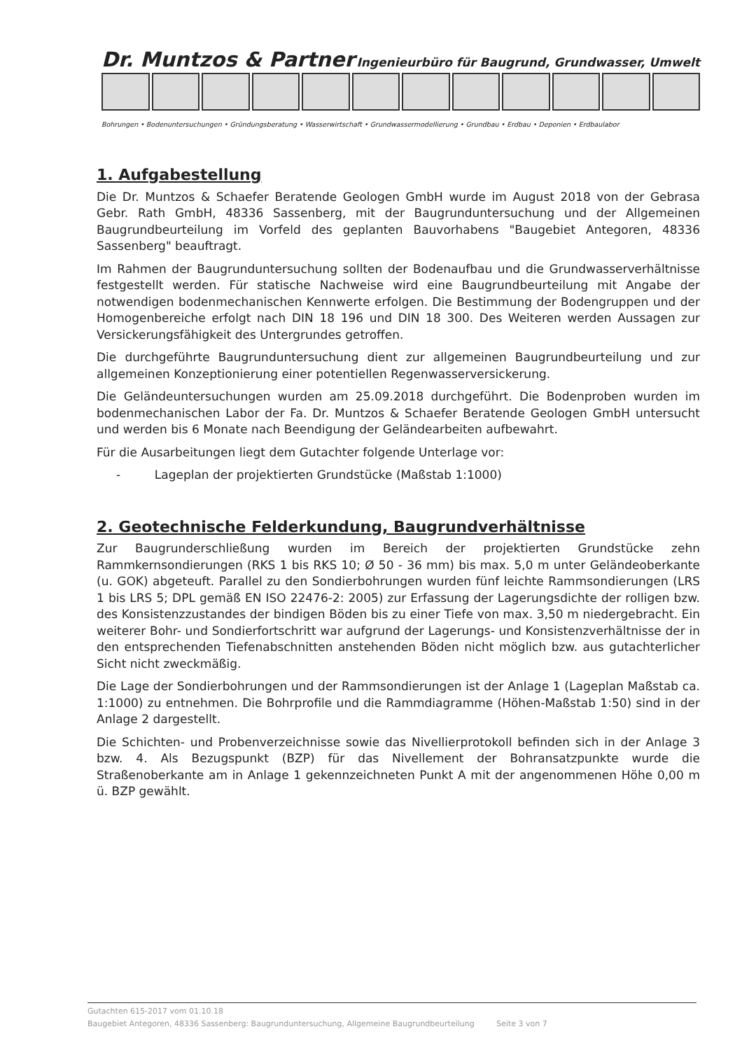Dr. Muntzos & Partner Ingenieurbüro für Baugrund, Grundwasser, Umwelt
Bohrungen • Bodenuntersuchungen • Gründungsberatung • Wasserwirtschaft • Grundwassermodellierung • Grundbau • Erdbau • Deponien • Erdbaulabor
1. Aufgabestellung
Die Dr. Muntzos & Schaefer Beratende Geologen GmbH wurde im August 2018 von der Gebrasa Gebr. Rath GmbH, 48336 Sassenberg, mit der Baugrunduntersuchung und der Allgemeinen Baugrundbeurteilung im Vorfeld des geplanten Bauvorhabens "Baugebiet Antegoren, 48336 Sassenberg" beauftragt.
Im Rahmen der Baugrunduntersuchung sollten der Bodenaufbau und die Grundwasserverhältnisse festgestellt werden. Für statische Nachweise wird eine Baugrundbeurteilung mit Angabe der notwendigen bodenmechanischen Kennwerte erfolgen. Die Bestimmung der Bodengruppen und der Homogenbereiche erfolgt nach DIN 18 196 und DIN 18 300. Des Weiteren werden Aussagen zur Versickerungsfähigkeit des Untergrundes getroffen.
Die durchgeführte Baugrunduntersuchung dient zur allgemeinen Baugrundbeurteilung und zur allgemeinen Konzeptionierung einer potentiellen Regenwasserversickerung.
Die Geländeuntersuchungen wurden am 25.09.2018 durchgeführt. Die Bodenproben wurden im bodenmechanischen Labor der Fa. Dr. Muntzos & Schaefer Beratende Geologen GmbH untersucht und werden bis 6 Monate nach Beendigung der Geländearbeiten aufbewahrt.
Für die Ausarbeitungen liegt dem Gutachter folgende Unterlage vor:
- Lageplan der projektierten Grundstücke (Maßstab 1:1000)
2. Geotechnische Felderkundung, Baugrundverhältnisse
Zur Baugrunderschließung wurden im Bereich der projektierten Grundstücke zehn Rammkernsondierungen (RKS 1 bis RKS 10; Ø 50 - 36 mm) bis max. 5,0 m unter Geländeoberkante (u. GOK) abgeteuft. Parallel zu den Sondierbohrungen wurden fünf leichte Rammsondierungen (LRS 1 bis LRS 5; DPL gemäß EN ISO 22476-2: 2005) zur Erfassung der Lagerungsdichte der rolligen bzw. des Konsistenzzustandes der bindigen Böden bis zu einer Tiefe von max. 3,50 m niedergebracht. Ein weiterer Bohr- und Sondierfortschritt war aufgrund der Lagerungs- und Konsistenzverhältnisse der in den entsprechenden Tiefenabschnitten anstehenden Böden nicht möglich bzw. aus gutachterlicher Sicht nicht zweckmäßig.
Die Lage der Sondierbohrungen und der Rammsondierungen ist der Anlage 1 (Lageplan Maßstab ca. 1:1000) zu entnehmen. Die Bohrprofile und die Rammdiagramme (Höhen-Maßstab 1:50) sind in der Anlage 2 dargestellt.
Die Schichten- und Probenverzeichnisse sowie das Nivellierprotokoll befinden sich in der Anlage 3 bzw. 4. Als Bezugspunkt (BZP) für das Nivellement der Bohransatzpunkte wurde die Straßenoberkante am in Anlage 1 gekennzeichneten Punkt A mit der angenommenen Höhe 0,00 m ü. BZP gewählt.
Gutachten 615-2017 vom 01.10.18
Baugebiet Antegoren, 48336 Sassenberg: Baugrunduntersuchung, Allgemeine Baugrundbeurteilung Seite 3 von 7